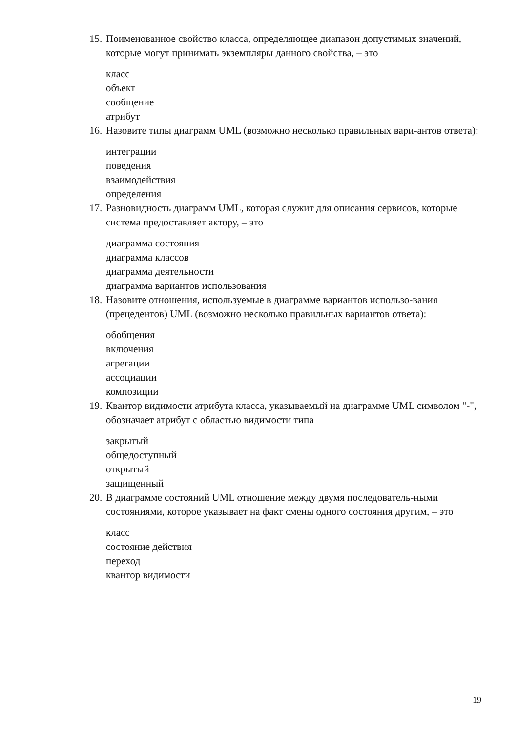15. Поименованное свойство класса, определяющее диапазон допустимых значений, которые могут принимать экземпляры данного свойства, – это
класс
объект
сообщение
атрибут
16. Назовите типы диаграмм UML (возможно несколько правильных вари-антов ответа):
интеграции
поведения
взаимодействия
определения
17. Разновидность диаграмм UML, которая служит для описания сервисов, которые система предоставляет актору, – это
диаграмма состояния
диаграмма классов
диаграмма деятельности
диаграмма вариантов использования
18. Назовите отношения, используемые в диаграмме вариантов использо-вания (прецедентов) UML (возможно несколько правильных вариантов ответа):
обобщения
включения
агрегации
ассоциации
композиции
19. Квантор видимости атрибута класса, указываемый на диаграмме UML символом "-", обозначает атрибут с областью видимости типа
закрытый
общедоступный
открытый
защищенный
20. В диаграмме состояний UML отношение между двумя последователь-ными состояниями, которое указывает на факт смены одного состояния другим, – это
класс
состояние действия
переход
квантор видимости
19